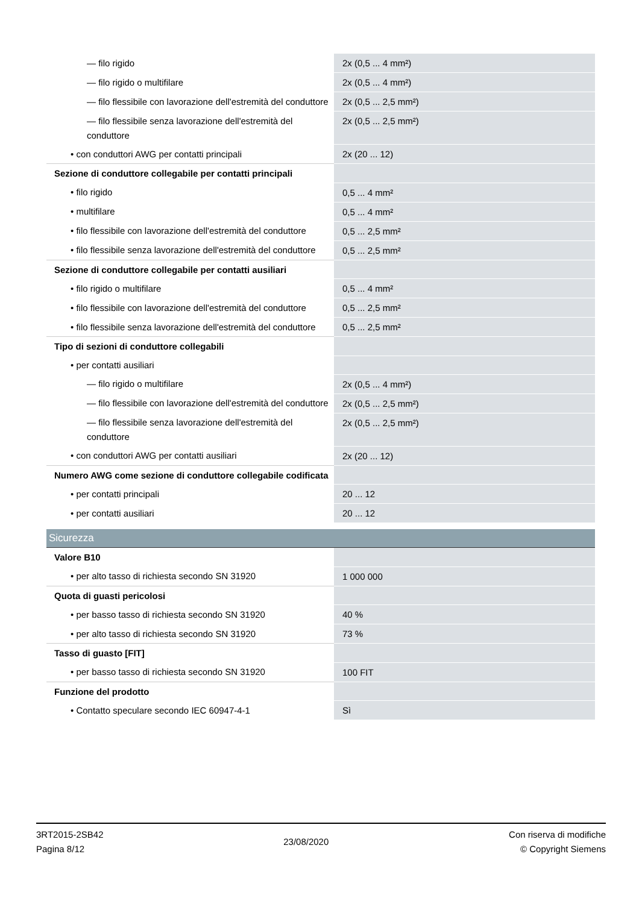| — filo rigido | 2x (0,5 ... 4 mm²) |
| — filo rigido o multifilare | 2x (0,5 ... 4 mm²) |
| — filo flessibile con lavorazione dell'estremità del conduttore | 2x (0,5 ... 2,5 mm²) |
| — filo flessibile senza lavorazione dell'estremità del conduttore | 2x (0,5 ... 2,5 mm²) |
| • con conduttori AWG per contatti principali | 2x (20 ... 12) |
| Sezione di conduttore collegabile per contatti principali | |
| • filo rigido | 0,5 ... 4 mm² |
| • multifilare | 0,5 ... 4 mm² |
| • filo flessibile con lavorazione dell'estremità del conduttore | 0,5 ... 2,5 mm² |
| • filo flessibile senza lavorazione dell'estremità del conduttore | 0,5 ... 2,5 mm² |
| Sezione di conduttore collegabile per contatti ausiliari | |
| • filo rigido o multifilare | 0,5 ... 4 mm² |
| • filo flessibile con lavorazione dell'estremità del conduttore | 0,5 ... 2,5 mm² |
| • filo flessibile senza lavorazione dell'estremità del conduttore | 0,5 ... 2,5 mm² |
| Tipo di sezioni di conduttore collegabili | |
| • per contatti ausiliari | |
| — filo rigido o multifilare | 2x (0,5 ... 4 mm²) |
| — filo flessibile con lavorazione dell'estremità del conduttore | 2x (0,5 ... 2,5 mm²) |
| — filo flessibile senza lavorazione dell'estremità del conduttore | 2x (0,5 ... 2,5 mm²) |
| • con conduttori AWG per contatti ausiliari | 2x (20 ... 12) |
| Numero AWG come sezione di conduttore collegabile codificata | |
| • per contatti principali | 20 ... 12 |
| • per contatti ausiliari | 20 ... 12 |
| Sicurezza | |
| Valore B10 | |
| • per alto tasso di richiesta secondo SN 31920 | 1 000 000 |
| Quota di guasti pericolosi | |
| • per basso tasso di richiesta secondo SN 31920 | 40 % |
| • per alto tasso di richiesta secondo SN 31920 | 73 % |
| Tasso di guasto [FIT] | |
| • per basso tasso di richiesta secondo SN 31920 | 100 FIT |
| Funzione del prodotto | |
| • Contatto speculare secondo IEC 60947-4-1 | Sì |
3RT2015-2SB42
Pagina 8/12
23/08/2020
Con riserva di modifiche
© Copyright Siemens